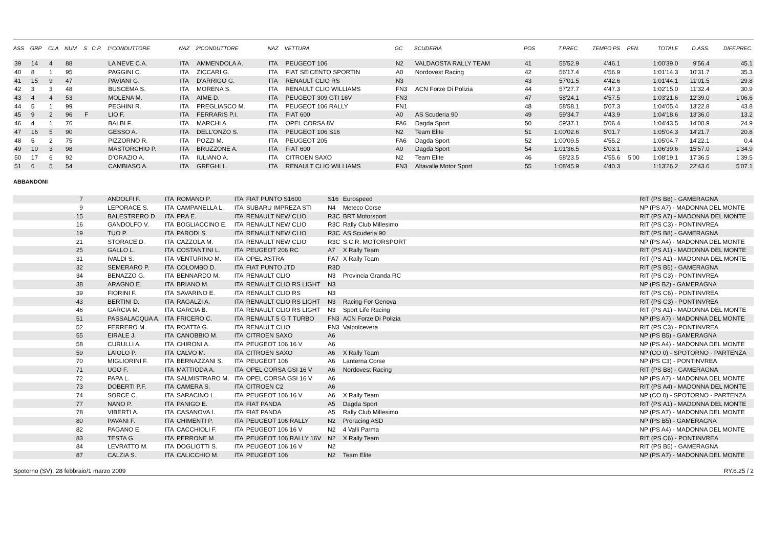| ASS | GRP | CLA | NUM | S | C.P. | 1ºCONDUTTORE | NAZ | 2ºCONDUTTORE | NAZ | VETTURA | GC | SCUDERIA | POS | T.PREC. | TEMPO PS | PEN. | TOTALE | D.ASS. | DIFF.PREC. |
| --- | --- | --- | --- | --- | --- | --- | --- | --- | --- | --- | --- | --- | --- | --- | --- | --- | --- | --- | --- |
| 39 | 14 | 4 | 88 | | | LA NEVE C.A. | ITA | AMMENDOLA A. | ITA | PEUGEOT 106 | N2 | VALDAOSTA RALLY TEAM | 41 | 55'52.9 | 4'46.1 | | 1:00'39.0 | 9'56.4 | 45.1 |
| 40 | 8 | 1 | 95 | | | PAGGINI C. | ITA | ZICCARI G. | ITA | FIAT SEICENTO SPORTIN | A0 | Nordovest Racing | 42 | 56'17.4 | 4'56.9 | | 1:01'14.3 | 10'31.7 | 35.3 |
| 41 | 15 | 9 | 47 | | | PAVIANI G. | ITA | D'ARRIGO G. | ITA | RENAULT CLIO RS | N3 | | 43 | 57'01.5 | 4'42.6 | | 1:01'44.1 | 11'01.5 | 29.8 |
| 42 | 3 | 3 | 48 | | | BUSCEMA S. | ITA | MORENA S. | ITA | RENAULT CLIO WILLIAMS | FN3 | ACN Forze Di Polizia | 44 | 57'27.7 | 4'47.3 | | 1:02'15.0 | 11'32.4 | 30.9 |
| 43 | 4 | 4 | 53 | | | MOLENA M. | ITA | AIME D. | ITA | PEUGEOT 309 GTI 16V | FN3 | | 47 | 58'24.1 | 4'57.5 | | 1:03'21.6 | 12'39.0 | 1'06.6 |
| 44 | 5 | 1 | 99 | | | PEGHINI R. | ITA | PREGLIASCO M. | ITA | PEUGEOT 106 RALLY | FN1 | | 48 | 58'58.1 | 5'07.3 | | 1:04'05.4 | 13'22.8 | 43.8 |
| 45 | 9 | 2 | 96 | F | | LIO F. | ITA | FERRARIS P.I. | ITA | FIAT 600 | A0 | AS Scuderia 90 | 49 | 59'34.7 | 4'43.9 | | 1:04'18.6 | 13'36.0 | 13.2 |
| 46 | 4 | 1 | 76 | | | BALBI F. | ITA | MARCHI A. | ITA | OPEL CORSA 8V | FA6 | Dagda Sport | 50 | 59'37.1 | 5'06.4 | | 1:04'43.5 | 14'00.9 | 24.9 |
| 47 | 16 | 5 | 90 | | | GESSO A. | ITA | DELL'ONZO S. | ITA | PEUGEOT 106 S16 | N2 | Team Elite | 51 | 1:00'02.6 | 5'01.7 | | 1:05'04.3 | 14'21.7 | 20.8 |
| 48 | 5 | 2 | 75 | | | PIZZORNO R. | ITA | POZZI M. | ITA | PEUGEOT 205 | FA6 | Dagda Sport | 52 | 1:00'09.5 | 4'55.2 | | 1:05'04.7 | 14'22.1 | 0.4 |
| 49 | 10 | 3 | 98 | | | MASTORCHIO P. | ITA | BRUZZONE A. | ITA | FIAT 600 | A0 | Dagda Sport | 54 | 1:01'36.5 | 5'03.1 | | 1:06'39.6 | 15'57.0 | 1'34.9 |
| 50 | 17 | 6 | 92 | | | D'ORAZIO A. | ITA | IULIANO A. | ITA | CITROEN SAXO | N2 | Team Elite | 46 | 58'23.5 | 4'55.6 | 5'00 | 1:08'19.1 | 17'36.5 | 1'39.5 |
| 51 | 6 | 5 | 54 | | | CAMBIASO A. | ITA | GREGHI L. | ITA | RENAULT CLIO WILLIAMS | FN3 | Altavalle Motor Sport | 55 | 1:08'45.9 | 4'40.3 | | 1:13'26.2 | 22'43.6 | 5'07.1 |
ABBANDONI
| | 7 | | ANDOLFI F. | ITA | ROMANO P. | ITA | FIAT PUNTO S1600 | S16 | Eurospeed | | RIT (PS B8) - GAMERAGNA |
| | 9 | | LEPORACE S. | ITA | CAMPANELLA L. | ITA | SUBARU IMPREZA STI | N4 | Meteco Corse | | NP (PS A7) - MADONNA DEL MONTE |
| | 15 | | BALESTRERO D. | ITA | PRA E. | ITA | RENAULT NEW CLIO | R3C | BRT Motorsport | | RIT (PS A7) - MADONNA DEL MONTE |
| | 16 | | GANDOLFO V. | ITA | BOGLIACCINO E. | ITA | RENAULT NEW CLIO | R3C | Rally Club Millesimo | | RIT (PS C3) - PONTINVREA |
| | 19 | | TUO P. | ITA | PARODI S. | ITA | RENAULT NEW CLIO | R3C | AS Scuderia 90 | | RIT (PS B8) - GAMERAGNA |
| | 21 | | STORACE D. | ITA | CAZZOLA M. | ITA | RENAULT NEW CLIO | R3C | S.C.R. MOTORSPORT | | NP (PS A4) - MADONNA DEL MONTE |
| | 25 | | GALLO L. | ITA | COSTANTINI L. | ITA | PEUGEOT 206 RC | A7 | X Rally Team | | RIT (PS A1) - MADONNA DEL MONTE |
| | 31 | | IVALDI S. | ITA | VENTURINO M. | ITA | OPEL ASTRA | FA7 | X Rally Team | | RIT (PS A1) - MADONNA DEL MONTE |
| | 32 | | SEMERARO P. | ITA | COLOMBO D. | ITA | FIAT PUNTO JTD | R3D | | | RIT (PS B5) - GAMERAGNA |
| | 34 | | BENAZZO G. | ITA | BENNARDO M. | ITA | RENAULT CLIO | N3 | Provincia Granda RC | | RIT (PS C3) - PONTINVREA |
| | 38 | | ARAGNO E. | ITA | BRIANO M. | ITA | RENAULT CLIO RS LIGHT | N3 | | | NP (PS B2) - GAMERAGNA |
| | 39 | | FIORINI F. | ITA | SAVARINO E. | ITA | RENAULT CLIO RS | N3 | | | RIT (PS C6) - PONTINVREA |
| | 43 | | BERTINI D. | ITA | RAGALZI A. | ITA | RENAULT CLIO RS LIGHT | N3 | Racing For Genova | | RIT (PS C3) - PONTINVREA |
| | 46 | | GARCIA M. | ITA | GARCIA B. | ITA | RENAULT CLIO RS LIGHT | N3 | Sport Life Racing | | RIT (PS A1) - MADONNA DEL MONTE |
| | 51 | | PASSALACQUA A. | ITA | FRICERO C. | ITA | RENAULT 5 G T TURBO | FN3 | ACN Forze Di Polizia | | NP (PS A7) - MADONNA DEL MONTE |
| | 52 | | FERRERO M. | ITA | ROATTA G. | ITA | RENAULT CLIO | FN3 | Valpolcevera | | RIT (PS C3) - PONTINVREA |
| | 55 | | EIRALE J. | ITA | CANOBBIO M. | ITA | CITROEN SAXO | A6 | | | NP (PS B5) - GAMERAGNA |
| | 58 | | CURULLI A. | ITA | CHIRONI A. | ITA | PEUGEOT 106 16 V | A6 | | | NP (PS A4) - MADONNA DEL MONTE |
| | 59 | | LAIOLO P. | ITA | CALVO M. | ITA | CITROEN SAXO | A6 | X Rally Team | | NP (CO 0) - SPOTORNO - PARTENZA |
| | 70 | | MIGLIORINI F. | ITA | BERNAZZANI S. | ITA | PEUGEOT 106 | A6 | Lanterna Corse | | NP (PS C3) - PONTINVREA |
| | 71 | | UGO F. | ITA | MATTIODA A. | ITA | OPEL CORSA GSI 16 V | A6 | Nordovest Racing | | RIT (PS B8) - GAMERAGNA |
| | 72 | | PAPA L. | ITA | SALMISTRARO M. | ITA | OPEL CORSA GSI 16 V | A6 | | | NP (PS A7) - MADONNA DEL MONTE |
| | 73 | | DOBERTI P.F. | ITA | CAMERA S. | ITA | CITROEN C2 | A6 | | | RIT (PS A4) - MADONNA DEL MONTE |
| | 74 | | SORCE C. | ITA | SARACINO L. | ITA | PEUGEOT 106 16 V | A6 | X Rally Team | | NP (CO 0) - SPOTORNO - PARTENZA |
| | 77 | | NANO P. | ITA | PANIGO E. | ITA | FIAT PANDA | A5 | Dagda Sport | | RIT (PS A1) - MADONNA DEL MONTE |
| | 78 | | VIBERTI A. | ITA | CASANOVA I. | ITA | FIAT PANDA | A5 | Rally Club Millesimo | | NP (PS A7) - MADONNA DEL MONTE |
| | 80 | | PAVANI F. | ITA | CHIMENTI P. | ITA | PEUGEOT 106 RALLY | N2 | Proracing ASD | | NP (PS B5) - GAMERAGNA |
| | 82 | | PAGANO E. | ITA | CACCHIOLI F. | ITA | PEUGEOT 106 16 V | N2 | 4 Valli Parma | | NP (PS A4) - MADONNA DEL MONTE |
| | 83 | | TESTA G. | ITA | PERRONE M. | ITA | PEUGEOT 106 RALLY 16V | N2 | X Rally Team | | RIT (PS C6) - PONTINVREA |
| | 84 | | LEVRATTO M. | ITA | DOGLIOTTI S. | ITA | PEUGEOT 106 16 V | N2 | | | RIT (PS B5) - GAMERAGNA |
| | 87 | | CALZIA S. | ITA | CALICCHIO M. | ITA | PEUGEOT 106 | N2 | Team Elite | | NP (PS A7) - MADONNA DEL MONTE |
Spotorno (SV), 28 febbraio/1 marzo 2009 RY.6.25 / 2